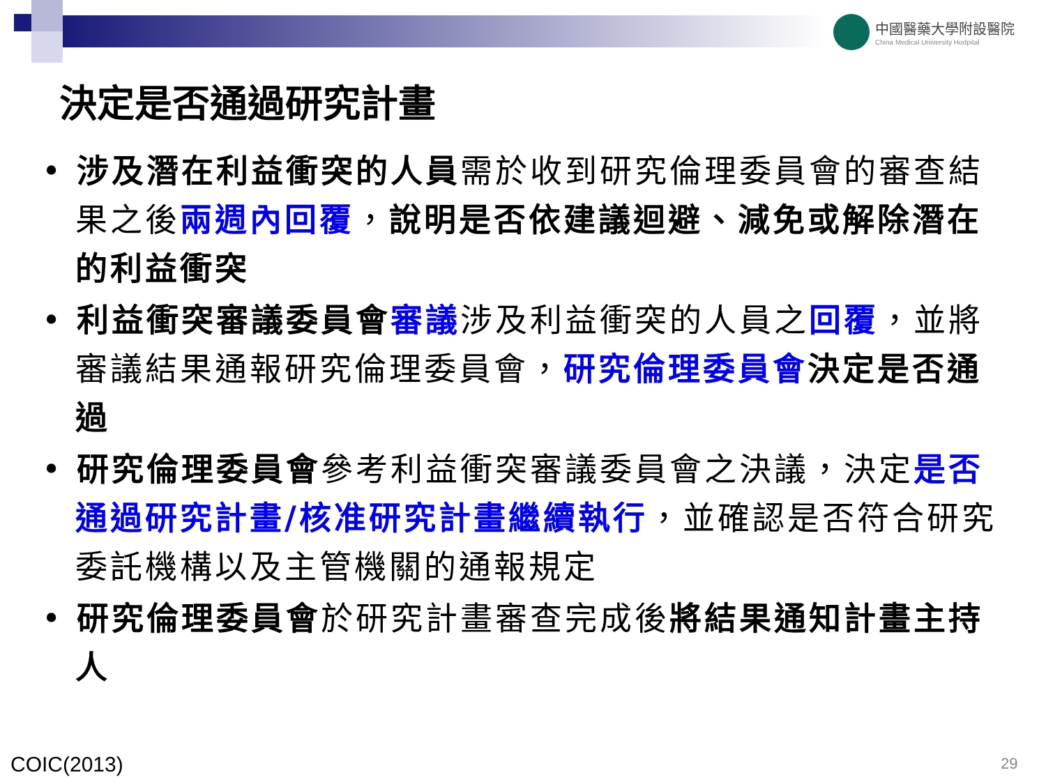中國醫藥大學附設醫院
China Medical University Hodpital
決定是否通過研究計畫
• 涉及潛在利益衝突的人員需於收到研究倫理委員會的審查結果之後兩週內回覆，說明是否依建議迴避、減免或解除潛在的利益衝突
• 利益衝突審議委員會 審議涉及利益衝突的人員之回覆，並將審議結果通報研究倫理委員會，研究倫理委員會 決定是否通過
• 研究倫理委員會參考利益衝突審議委員會之決議，決定是否通過研究計畫/核准研究計畫繼續執行，並確認是否符合研究委託機構以及主管機關的通報規定
• 研究倫理委員會於研究計畫審查完成後將結果通知計畫主持人
COIC(2013) 29